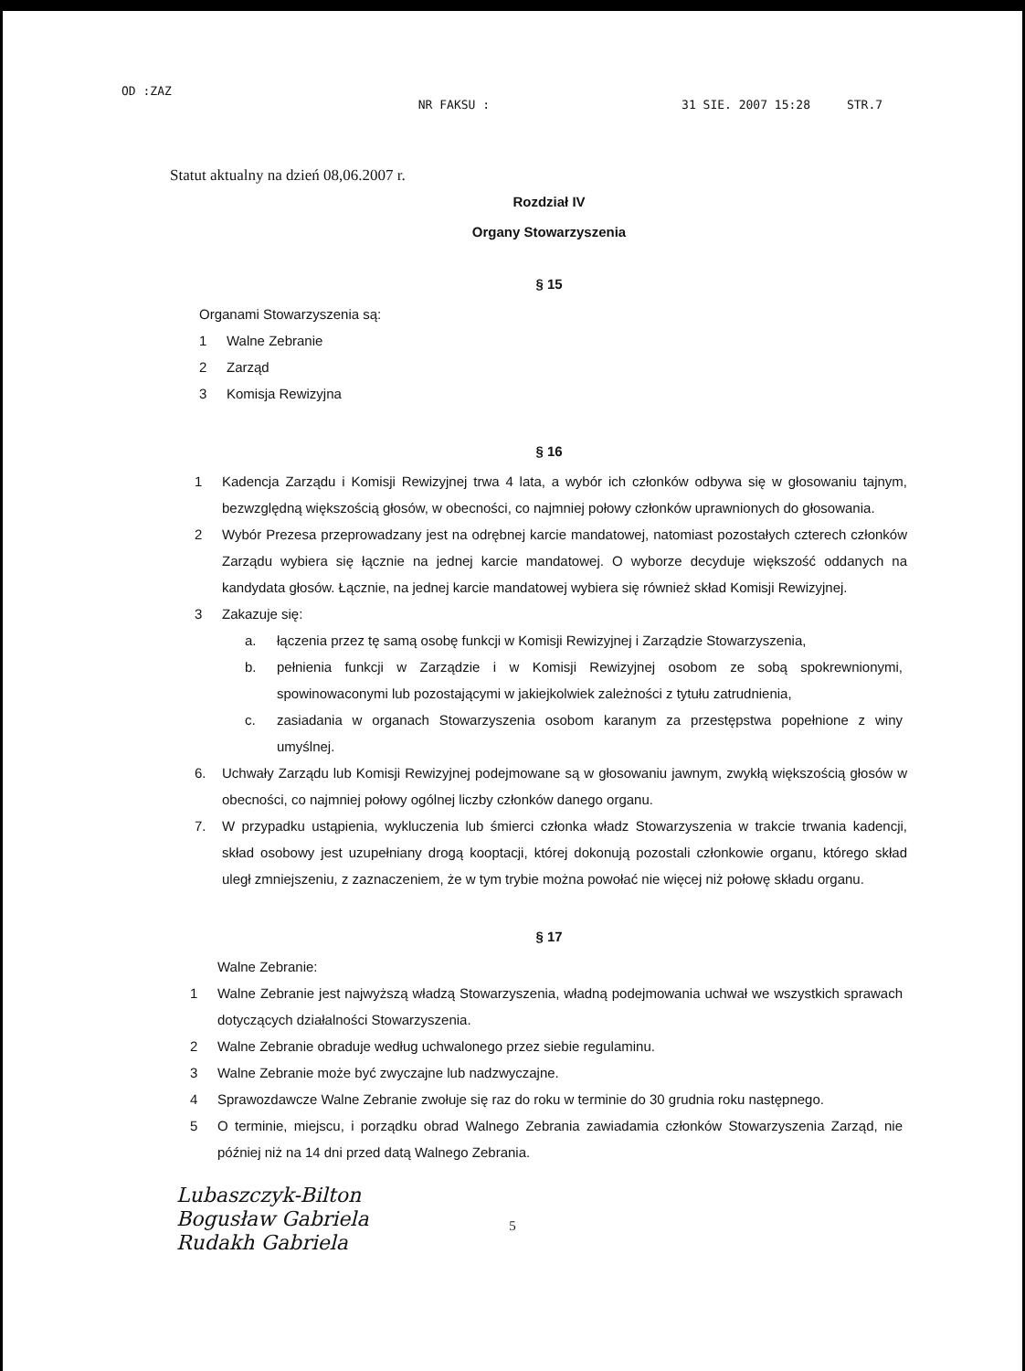OD :ZAZ NR FAKSU : 31 SIE. 2007 15:28 STR.7
Statut aktualny na dzień 08,06.2007 r.
Rozdział IV
Organy Stowarzyszenia
§ 15
Organami Stowarzyszenia są:
1 Walne Zebranie
2 Zarząd
3 Komisja Rewizyjna
§ 16
1 Kadencja Zarządu i Komisji Rewizyjnej trwa 4 lata, a wybór ich członków odbywa się w głosowaniu tajnym, bezwzględną większością głosów, w obecności, co najmniej połowy członków uprawnionych do głosowania.
2 Wybór Prezesa przeprowadzany jest na odrębnej karcie mandatowej, natomiast pozostałych czterech członków Zarządu wybiera się łącznie na jednej karcie mandatowej. O wyborze decyduje większość oddanych na kandydata głosów. Łącznie, na jednej karcie mandatowej wybiera się również skład Komisji Rewizyjnej.
3 Zakazuje się:
a. łączenia przez tę samą osobę funkcji w Komisji Rewizyjnej i Zarządzie Stowarzyszenia,
b. pełnienia funkcji w Zarządzie i w Komisji Rewizyjnej osobom ze sobą spokrewnionymi, spowinowaconymi lub pozostającymi w jakiejkolwiek zależności z tytułu zatrudnienia,
c. zasiadania w organach Stowarzyszenia osobom karanym za przestępstwa popełnione z winy umyślnej.
6. Uchwały Zarządu lub Komisji Rewizyjnej podejmowane są w głosowaniu jawnym, zwykłą większością głosów w obecności, co najmniej połowy ogólnej liczby członków danego organu.
7. W przypadku ustąpienia, wykluczenia lub śmierci członka władz Stowarzyszenia w trakcie trwania kadencji, skład osobowy jest uzupełniany drogą kooptacji, której dokonują pozostali członkowie organu, którego skład uległ zmniejszeniu, z zaznaczeniem, że w tym trybie można powołać nie więcej niż połowę składu organu.
§ 17
Walne Zebranie:
1 Walne Zebranie jest najwyższą władzą Stowarzyszenia, władną podejmowania uchwał we wszystkich sprawach dotyczących działalności Stowarzyszenia.
2 Walne Zebranie obraduje według uchwalonego przez siebie regulaminu.
3 Walne Zebranie może być zwyczajne lub nadzwyczajne.
4 Sprawozdawcze Walne Zebranie zwołuje się raz do roku w terminie do 30 grudnia roku następnego.
5 O terminie, miejscu, i porządku obrad Walnego Zebrania zawiadamia członków Stowarzyszenia Zarząd, nie później niż na 14 dni przed datą Walnego Zebrania.
Lubaszczyk-Bilton
Bogusław Gabriela
Rudakh Gabriela
5